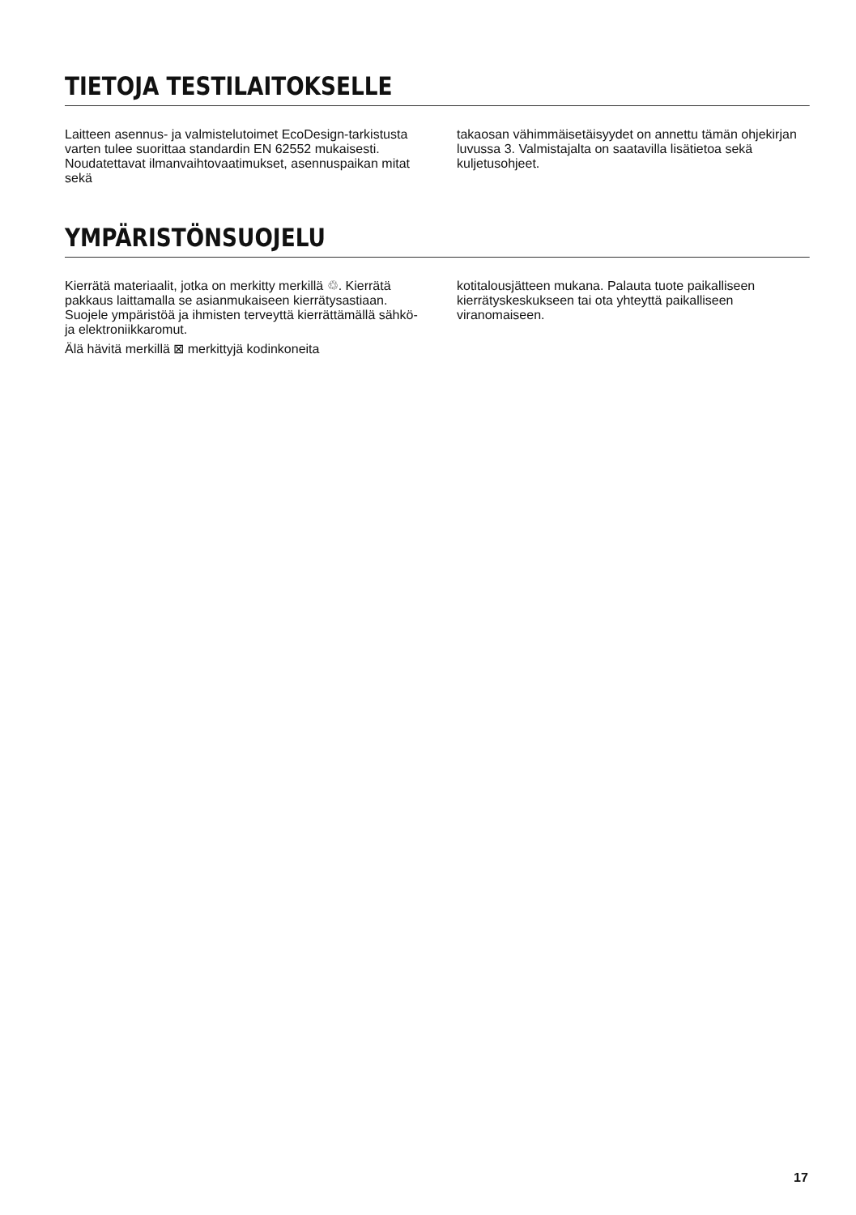TIETOJA TESTILAITOKSELLE
Laitteen asennus- ja valmistelutoimet EcoDesign-tarkistusta varten tulee suorittaa standardin EN 62552 mukaisesti. Noudatettavat ilmanvaihtovaatimukset, asennuspaikan mitat sekä
takaosan vähimmäisetäisyydet on annettu tämän ohjekirjan luvussa 3. Valmistajalta on saatavilla lisätietoa sekä kuljetusohjeet.
YMPÄRISTÖNSUOJELU
Kierrätä materiaalit, jotka on merkitty merkillä ♲. Kierrätä pakkaus laittamalla se asianmukaiseen kierrätysastiaan. Suojele ympäristöä ja ihmisten terveyttä kierrättämällä sähkö- ja elektroniikkaromut.
Älä hävitä merkillä ⊠ merkittyjä kodinkoneita
kotitalousjätteen mukana. Palauta tuote paikalliseen kierrätyskeskukseen tai ota yhteyttä paikalliseen viranomaiseen.
17